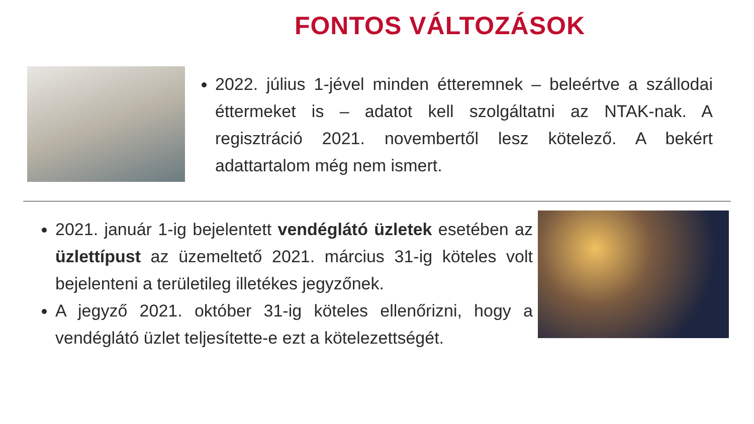FONTOS VÁLTOZÁSOK
2022. július 1-jével minden étteremnek – beleértve a szállodai éttermeket is – adatot kell szolgáltatni az NTAK-nak. A regisztráció 2021. novembertől lesz kötelező. A bekért adattartalom még nem ismert.
2021. január 1-ig bejelentett vendéglátó üzletek esetében az üzlettípust az üzemeltető 2021. március 31-ig köteles volt bejelenteni a területileg illetékes jegyzőnek.
A jegyző 2021. október 31-ig köteles ellenőrizni, hogy a vendéglátó üzlet teljesítette-e ezt a kötelezettségét.